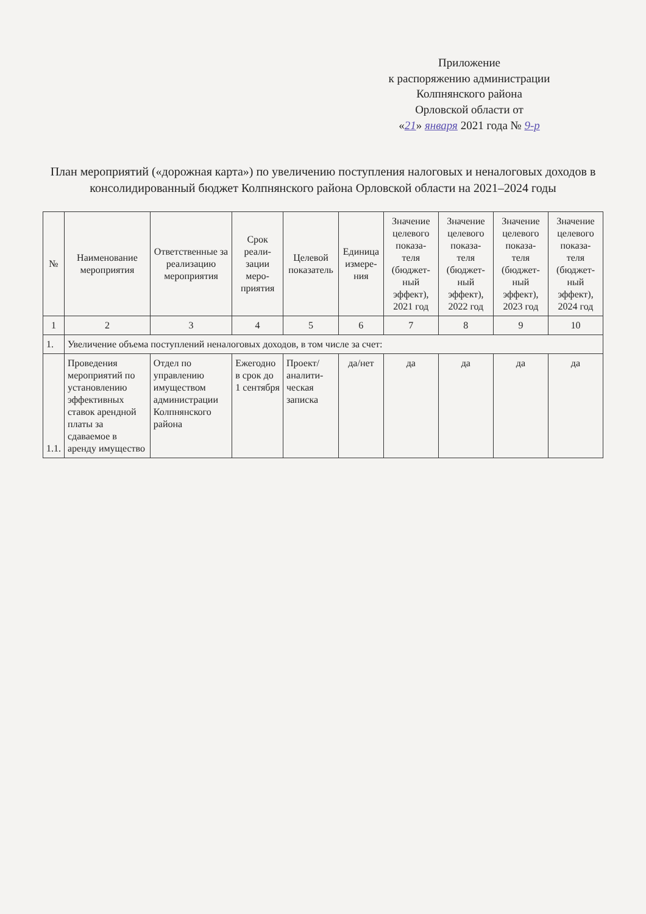Приложение
к распоряжению администрации
Колпнянского района
Орловской области от
«21» января 2021 года № 9-р
План мероприятий («дорожная карта») по увеличению поступления налоговых и неналоговых доходов в консолидированный бюджет Колпнянского района Орловской области на 2021–2024 годы
| № | Наименование мероприятия | Ответственные за реализацию мероприятия | Срок реали-зации меро-приятия | Целевой показатель | Единица измере-ния | Значение целевого показа-теля (бюджет-ный эффект), 2021 год | Значение целевого показа-теля (бюджет-ный эффект), 2022 год | Значение целевого показа-теля (бюджет-ный эффект), 2023 год | Значение целевого показа-теля (бюджет-ный эффект), 2024 год |
| --- | --- | --- | --- | --- | --- | --- | --- | --- | --- |
| 1 | 2 | 3 | 4 | 5 | 6 | 7 | 8 | 9 | 10 |
| 1. | Увеличение объема поступлений неналоговых доходов, в том числе за счет: | | | | | | | | |
| 1.1. | Проведения мероприятий по установлению эффективных ставок арендной платы за сдаваемое в аренду имущество | Отдел по управлению имуществом администрации Колпнянского района | Ежегодно в срок до 1 сентября | Проект/ аналити-ческая записка | да/нет | да | да | да | да |